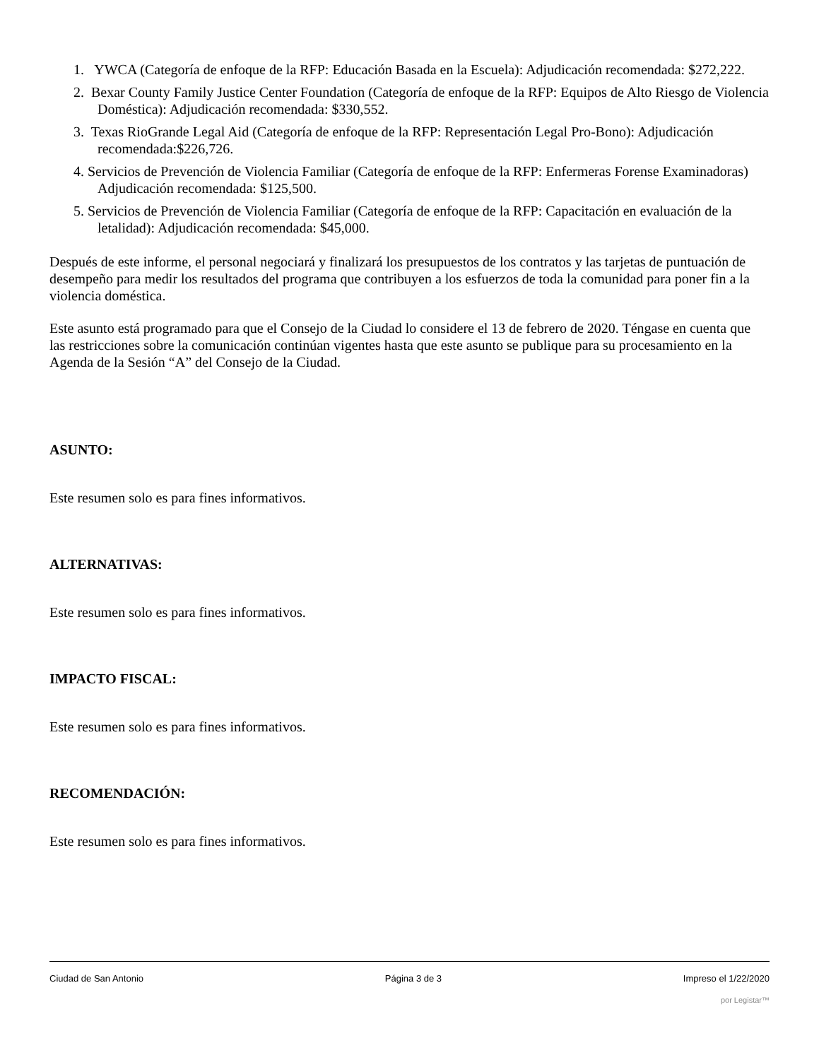1. YWCA (Categoría de enfoque de la RFP: Educación Basada en la Escuela): Adjudicación recomendada: $272,222.
2. Bexar County Family Justice Center Foundation (Categoría de enfoque de la RFP: Equipos de Alto Riesgo de Violencia Doméstica): Adjudicación recomendada: $330,552.
3. Texas RioGrande Legal Aid (Categoría de enfoque de la RFP: Representación Legal Pro-Bono): Adjudicación recomendada:$226,726.
4. Servicios de Prevención de Violencia Familiar (Categoría de enfoque de la RFP: Enfermeras Forense Examinadoras) Adjudicación recomendada: $125,500.
5. Servicios de Prevención de Violencia Familiar (Categoría de enfoque de la RFP: Capacitación en evaluación de la letalidad): Adjudicación recomendada: $45,000.
Después de este informe, el personal negociará y finalizará los presupuestos de los contratos y las tarjetas de puntuación de desempeño para medir los resultados del programa que contribuyen a los esfuerzos de toda la comunidad para poner fin a la violencia doméstica.
Este asunto está programado para que el Consejo de la Ciudad lo considere el 13 de febrero de 2020. Téngase en cuenta que las restricciones sobre la comunicación continúan vigentes hasta que este asunto se publique para su procesamiento en la Agenda de la Sesión “A” del Consejo de la Ciudad.
ASUNTO:
Este resumen solo es para fines informativos.
ALTERNATIVAS:
Este resumen solo es para fines informativos.
IMPACTO FISCAL:
Este resumen solo es para fines informativos.
RECOMENDACIÓN:
Este resumen solo es para fines informativos.
Ciudad de San Antonio Página 3 de 3 Impreso el 1/22/2020
por Legistar™